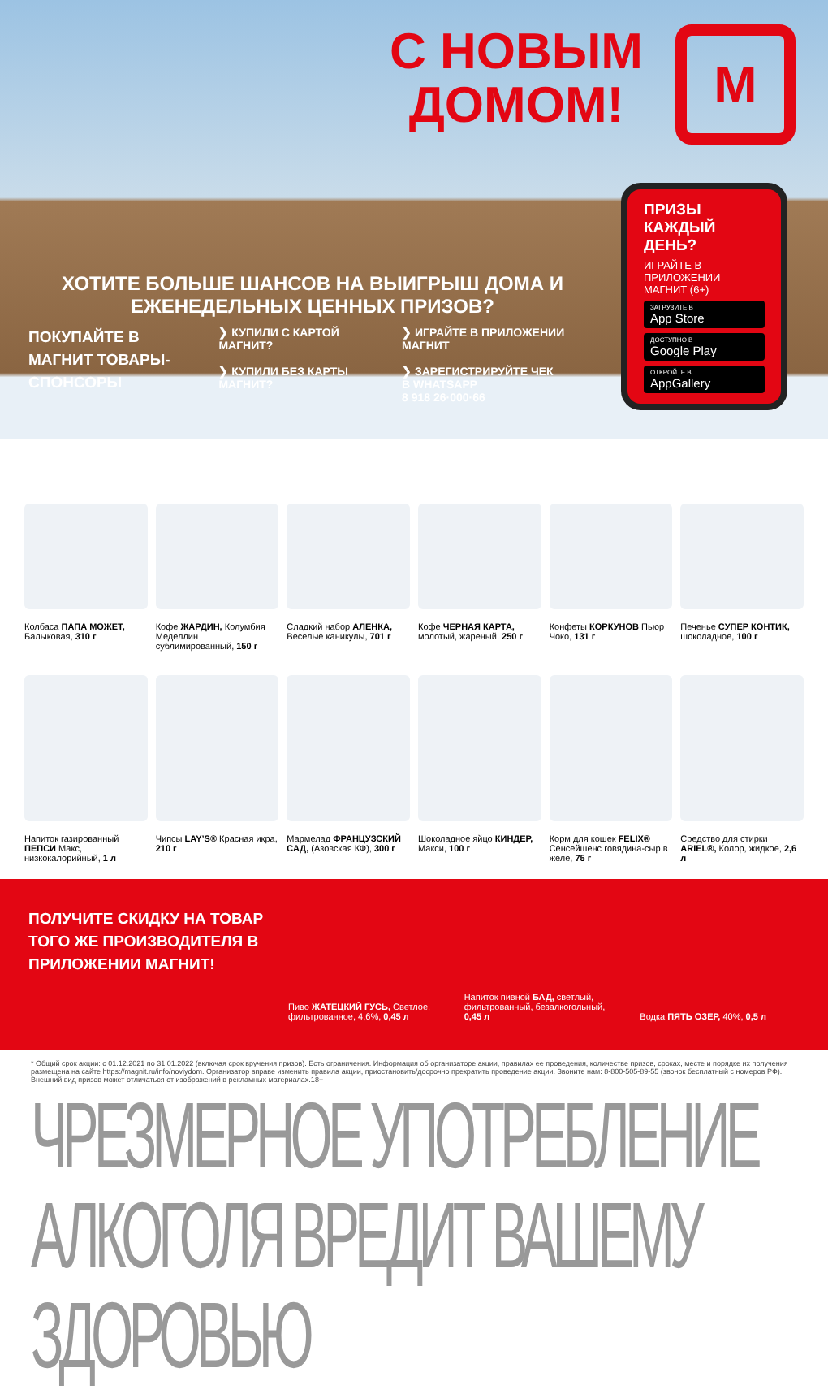С НОВЫМ
ДОМОМ!
М
ПРИЗЫ
КАЖДЫЙ ДЕНЬ?
ИГРАЙТЕ В ПРИЛОЖЕНИИ МАГНИТ (6+)
ЗАГРУЗИТЕ В
App Store
ДОСТУПНО В
Google Play
ОТКРОЙТЕ В
AppGallery
ХОТИТЕ БОЛЬШЕ ШАНСОВ НА ВЫИГРЫШ ДОМА И ЕЖЕНЕДЕЛЬНЫХ ЦЕННЫХ ПРИЗОВ?
ПОКУПАЙТЕ В МАГНИТ ТОВАРЫ-СПОНСОРЫ
❯ КУПИЛИ С КАРТОЙ МАГНИТ?
❯ КУПИЛИ БЕЗ КАРТЫ МАГНИТ?
❯ ИГРАЙТЕ В ПРИЛОЖЕНИИ МАГНИТ
❯ ЗАРЕГИСТРИРУЙТЕ ЧЕК
В WHATSAPP
8 918 26·000·66
Колбаса ПАПА МОЖЕТ, Балыковая, 310 г
Кофе ЖАРДИН, Колумбия Меделлин сублимированный, 150 г
Сладкий набор АЛЕНКА, Веселые каникулы, 701 г
Кофе ЧЕРНАЯ КАРТА, молотый, жареный, 250 г
Конфеты КОРКУНОВ Пьюр Чоко, 131 г
Печенье СУПЕР КОНТИК, шоколадное, 100 г
Напиток газированный ПЕПСИ Макс, низкокалорийный, 1 л
Чипсы LAY’S® Красная икра, 210 г
Мармелад ФРАНЦУЗСКИЙ САД, (Азовская КФ), 300 г
Шоколадное яйцо КИНДЕР, Макси, 100 г
Корм для кошек FELIX® Сенсейшенс говядина-сыр в желе, 75 г
Средство для стирки ARIEL®, Колор, жидкое, 2,6 л
ПОЛУЧИТЕ СКИДКУ НА ТОВАР ТОГО ЖЕ ПРОИЗВОДИТЕЛЯ В ПРИЛОЖЕНИИ МАГНИТ!
Пиво ЖАТЕЦКИЙ ГУСЬ, Светлое, фильтрованное, 4,6%, 0,45 л
Напиток пивной БАД, светлый, фильтрованный, безалкогольный, 0,45 л
Водка ПЯТЬ ОЗЕР, 40%, 0,5 л
* Общий срок акции: с 01.12.2021 по 31.01.2022 (включая срок вручения призов). Есть ограничения. Информация об организаторе акции, правилах ее проведения, количестве призов, сроках, месте и порядке их получения размещена на сайте https://magnit.ru/info/noviydom. Организатор вправе изменить правила акции, приостановить/досрочно прекратить проведение акции. Звоните нам: 8-800-505-89-55 (звонок бесплатный с номеров РФ). Внешний вид призов может отличаться от изображений в рекламных материалах.18+
ЧРЕЗМЕРНОЕ УПОТРЕБЛЕНИЕ АЛКОГОЛЯ ВРЕДИТ ВАШЕМУ ЗДОРОВЬЮ